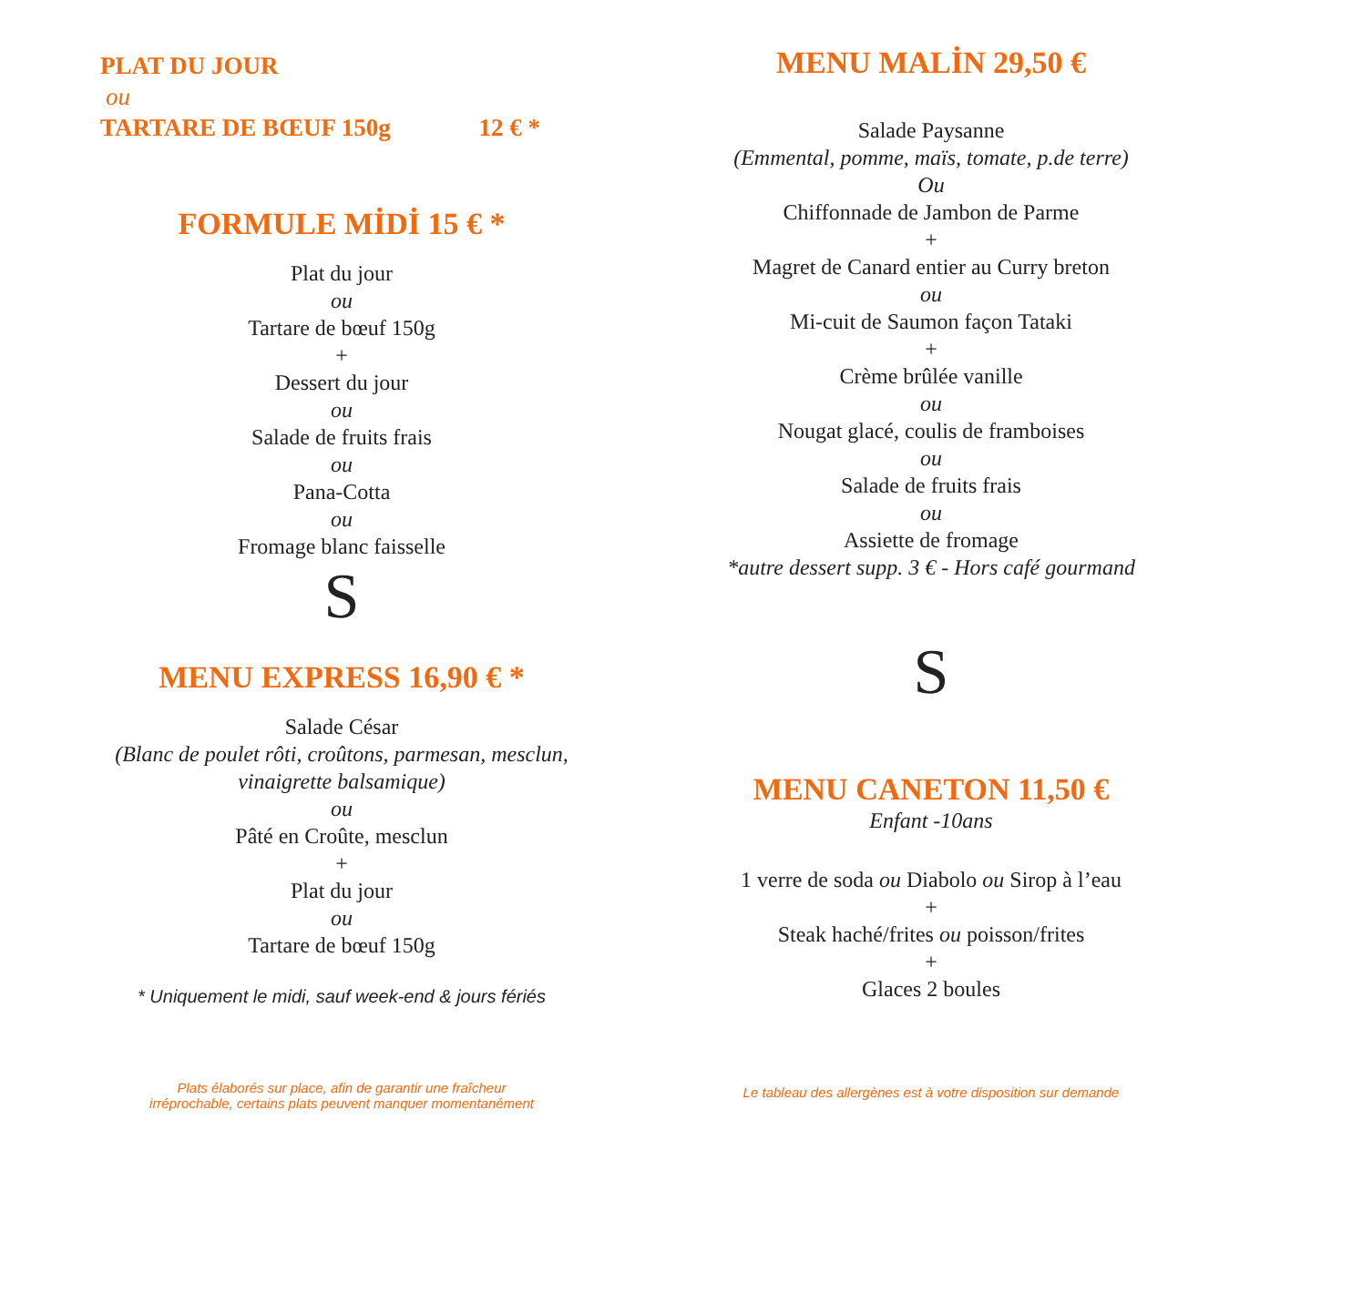PLAT DU JOUR
ou
TARTARE DE BŒUF 150g 12 € *
FORMULE MİDİ 15 € *
Plat du jour
ou
Tartare de bœuf 150g
+
Dessert du jour
ou
Salade de fruits frais
ou
Pana-Cotta
ou
Fromage blanc faisselle
S
MENU EXPRESS 16,90 € *
Salade César
(Blanc de poulet rôti, croûtons, parmesan, mesclun,
vinaigrette balsamique)
ou
Pâté en Croûte, mesclun
+
Plat du jour
ou
Tartare de bœuf 150g
* Uniquement le midi, sauf week-end & jours fériés
Plats élaborés sur place, afin de garantir une fraîcheur
irréprochable, certains plats peuvent manquer momentanément
MENU MALİN 29,50 €
Salade Paysanne
(Emmental, pomme, maïs, tomate, p.de terre)
Ou
Chiffonnade de Jambon de Parme
+
Magret de Canard entier au Curry breton
ou
Mi-cuit de Saumon façon Tataki
+
Crème brûlée vanille
ou
Nougat glacé, coulis de framboises
ou
Salade de fruits frais
ou
Assiette de fromage
*autre dessert supp. 3 € - Hors café gourmand
S
MENU CANETON 11,50 €
Enfant -10ans
1 verre de soda ou Diabolo ou Sirop à l’eau
+
Steak haché/frites ou poisson/frites
+
Glaces 2 boules
Le tableau des allergènes est à votre disposition sur demande